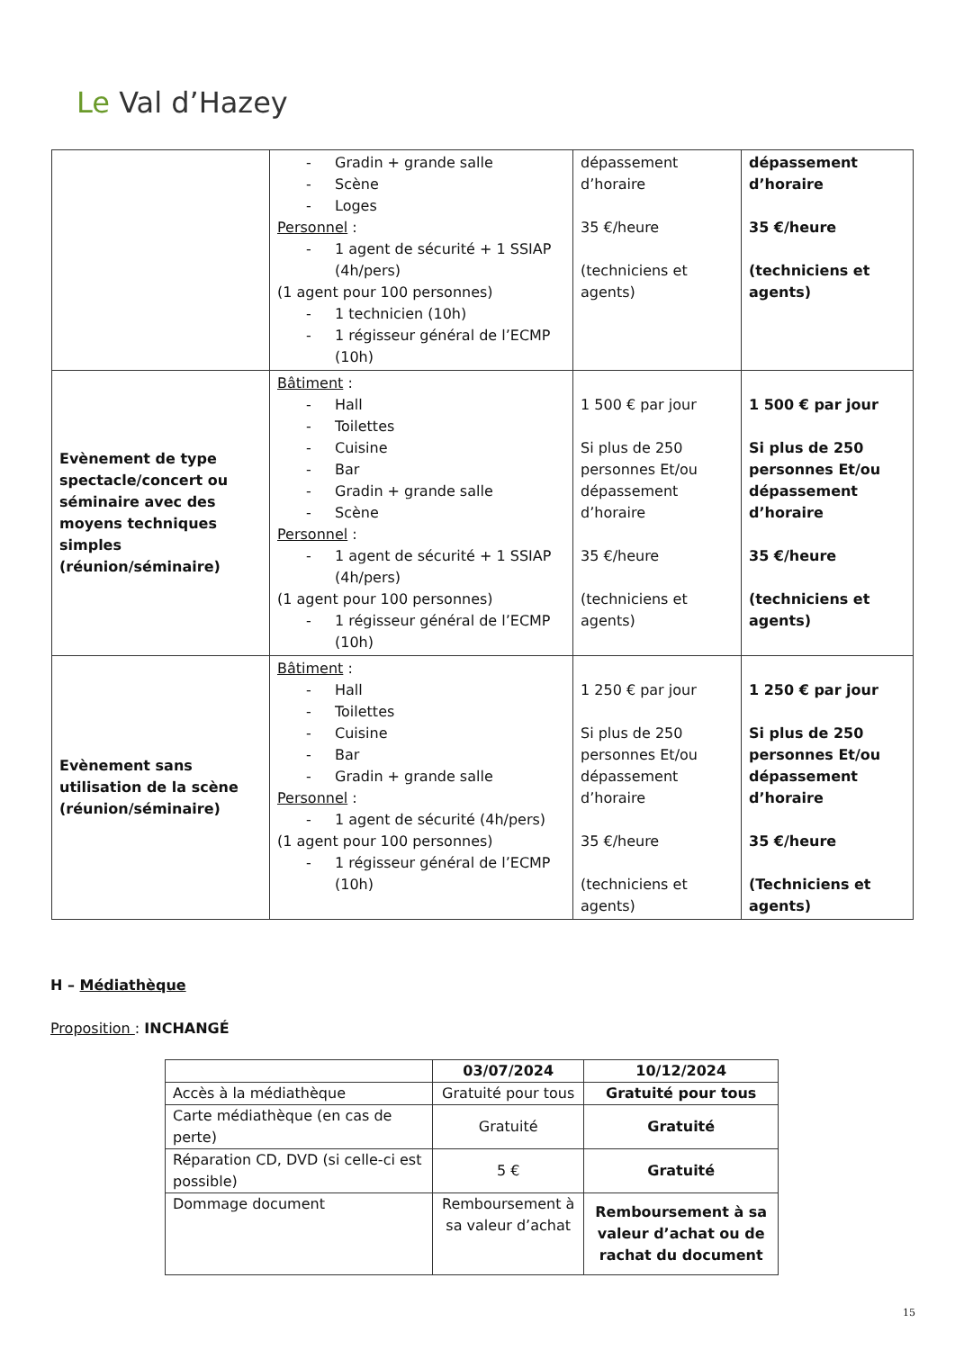Le Val d’Hazey
| | Gradin + grande salle Scène Loges Personnel : 1 agent de sécurité + 1 SSIAP (4h/pers) (1 agent pour 100 personnes) 1 technicien (10h) 1 régisseur général de l’ECMP (10h) | dépassement d’horaire 35 €/heure (techniciens et agents) | dépassement d’horaire 35 €/heure (techniciens et agents) |
| Evènement de type spectacle/concert ou séminaire avec des moyens techniques simples (réunion/séminaire) | Bâtiment : Hall Toilettes Cuisine Bar Gradin + grande salle Scène Personnel : 1 agent de sécurité + 1 SSIAP (4h/pers) (1 agent pour 100 personnes) 1 régisseur général de l’ECMP (10h) | 1 500 € par jour Si plus de 250 personnes Et/ou dépassement d’horaire 35 €/heure (techniciens et agents) | 1 500 € par jour Si plus de 250 personnes Et/ou dépassement d’horaire 35 €/heure (techniciens et agents) |
| Evènement sans utilisation de la scène (réunion/séminaire) | Bâtiment : Hall Toilettes Cuisine Bar Gradin + grande salle Personnel : 1 agent de sécurité (4h/pers) (1 agent pour 100 personnes) 1 régisseur général de l’ECMP (10h) | 1 250 € par jour Si plus de 250 personnes Et/ou dépassement d’horaire 35 €/heure (techniciens et agents) | 1 250 € par jour Si plus de 250 personnes Et/ou dépassement d’horaire 35 €/heure (Techniciens et agents) |
H – Médiathèque
Proposition : INCHANGÉ
| | 03/07/2024 | 10/12/2024 |
| --- | --- | --- |
| Accès à la médiathèque | Gratuité pour tous | Gratuité pour tous |
| Carte médiathèque (en cas de perte) | Gratuité | Gratuité |
| Réparation CD, DVD (si celle-ci est possible) | 5 € | Gratuité |
| Dommage document | Remboursement à sa valeur d’achat | Remboursement à sa valeur d’achat ou de rachat du document |
15